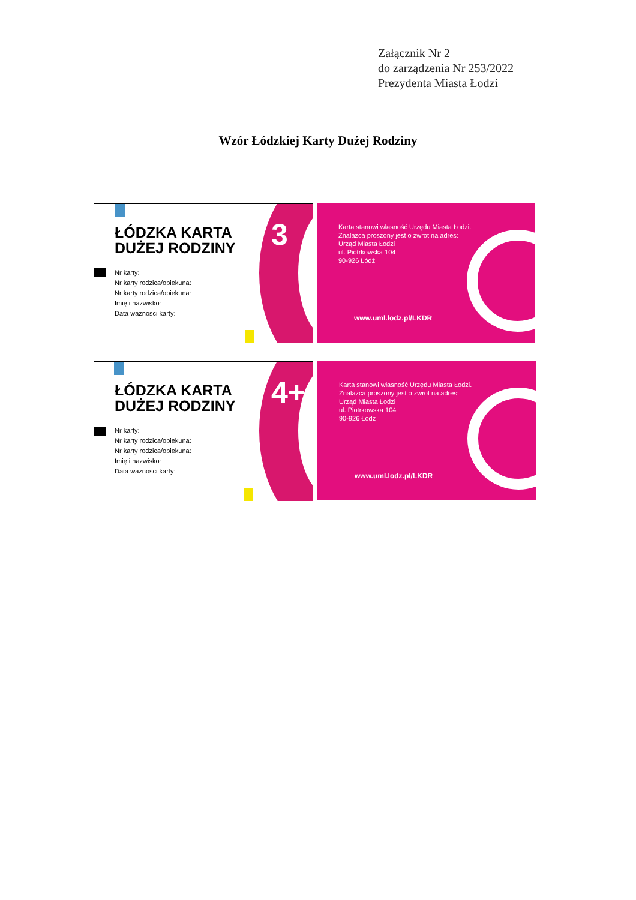Załącznik Nr 2
do zarządzenia Nr 253/2022
Prezydenta Miasta Łodzi
Wzór Łódzkiej Karty Dużej Rodziny
3
ŁÓDZKA KARTA
DUŻEJ RODZINY
Nr karty:
Nr karty rodzica/opiekuna:
Nr karty rodzica/opiekuna:
Imię i nazwisko:
Data ważności karty:
Karta stanowi własność Urzędu Miasta Łodzi.
Znalazca proszony jest o zwrot na adres:
Urząd Miasta Łodzi
ul. Piotrkowska 104
90-926 Łódź
www.uml.lodz.pl/LKDR
4+
ŁÓDZKA KARTA
DUŻEJ RODZINY
Nr karty:
Nr karty rodzica/opiekuna:
Nr karty rodzica/opiekuna:
Imię i nazwisko:
Data ważności karty:
Karta stanowi własność Urzędu Miasta Łodzi.
Znalazca proszony jest o zwrot na adres:
Urząd Miasta Łodzi
ul. Piotrkowska 104
90-926 Łódź
www.uml.lodz.pl/LKDR